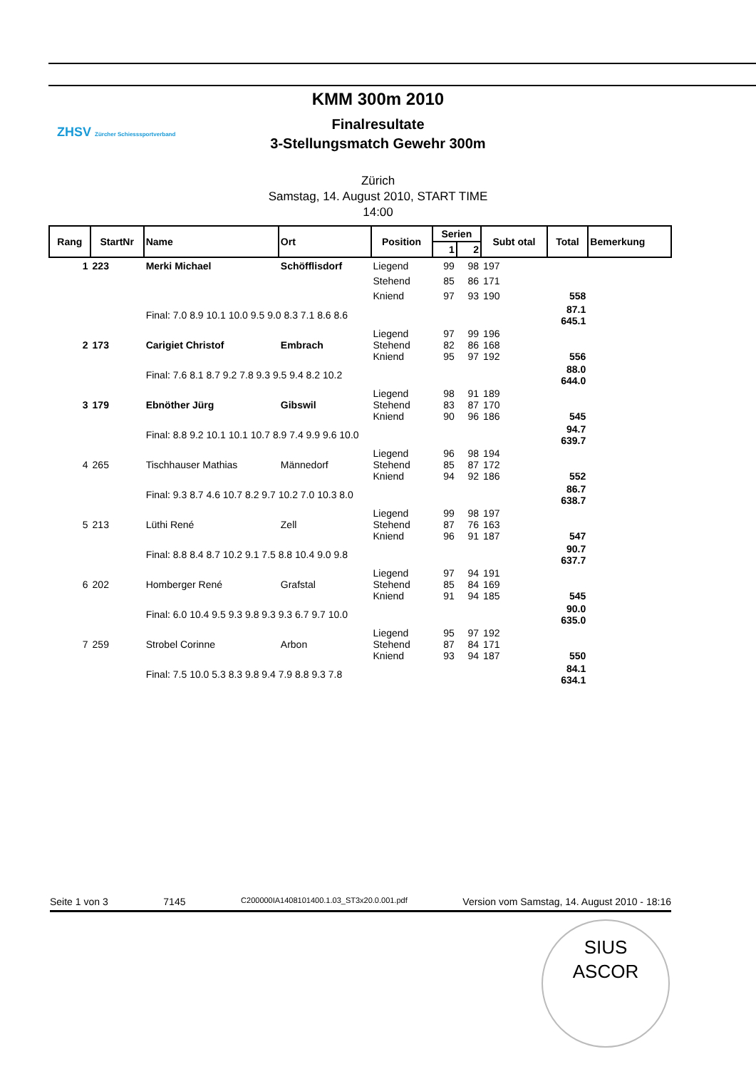ZHSV Zürcher Schiesssportverband
KMM 300m 2010
Finalresultate
3-Stellungsmatch Gewehr 300m
Zürich
Samstag, 14. August 2010, START TIME
14:00
| Rang | StartNr | Name | Ort | Position | Serien | | Subt otal | Total | Bemerkung |
| --- | --- | --- | --- | --- | --- | --- | --- | --- | --- |
| | | | | | 1 | 2 | | | |
| 1 | 223 | Merki Michael | Schöfflisdorf | Liegend | 99 | 98 | 197 | | |
| | | | | Stehend | 85 | 86 | 171 | | |
| | | | | Kniend | 97 | 93 | 190 | 558 | |
| | | Final: 7.0 8.9 10.1 10.0 9.5 9.0 8.3 7.1 8.6 8.6 | | | | | | 87.1 645.1 | |
| 2 | 173 | Carigiet Christof | Embrach | Liegend Stehend Kniend | 97 82 95 | 99 86 97 | 196 168 192 | 556 | |
| | | Final: 7.6 8.1 8.7 9.2 7.8 9.3 9.5 9.4 8.2 10.2 | | | | | | 88.0 644.0 | |
| 3 | 179 | Ebnöther Jürg | Gibswil | Liegend Stehend Kniend | 98 83 90 | 91 87 96 | 189 170 186 | 545 | |
| | | Final: 8.8 9.2 10.1 10.1 10.7 8.9 7.4 9.9 9.6 10.0 | | | | | | 94.7 639.7 | |
| 4 | 265 | Tischhauser Mathias | Männedorf | Liegend Stehend Kniend | 96 85 94 | 98 87 92 | 194 172 186 | 552 | |
| | | Final: 9.3 8.7 4.6 10.7 8.2 9.7 10.2 7.0 10.3 8.0 | | | | | | 86.7 638.7 | |
| 5 | 213 | Lüthi René | Zell | Liegend Stehend Kniend | 99 87 96 | 98 76 91 | 197 163 187 | 547 | |
| | | Final: 8.8 8.4 8.7 10.2 9.1 7.5 8.8 10.4 9.0 9.8 | | | | | | 90.7 637.7 | |
| 6 | 202 | Homberger René | Grafstal | Liegend Stehend Kniend | 97 85 91 | 94 84 94 | 191 169 185 | 545 | |
| | | Final: 6.0 10.4 9.5 9.3 9.8 9.3 9.3 6.7 9.7 10.0 | | | | | | 90.0 635.0 | |
| 7 | 259 | Strobel Corinne | Arbon | Liegend Stehend Kniend | 95 87 93 | 97 84 94 | 192 171 187 | 550 | |
| | | Final: 7.5 10.0 5.3 8.3 9.8 9.4 7.9 8.8 9.3 7.8 | | | | | | 84.1 634.1 | |
Seite 1 von 3 7145 C200000IA1408101400.1.03_ST3x20.0.001.pdf Version vom Samstag, 14. August 2010 - 18:16
SIUS
ASCOR